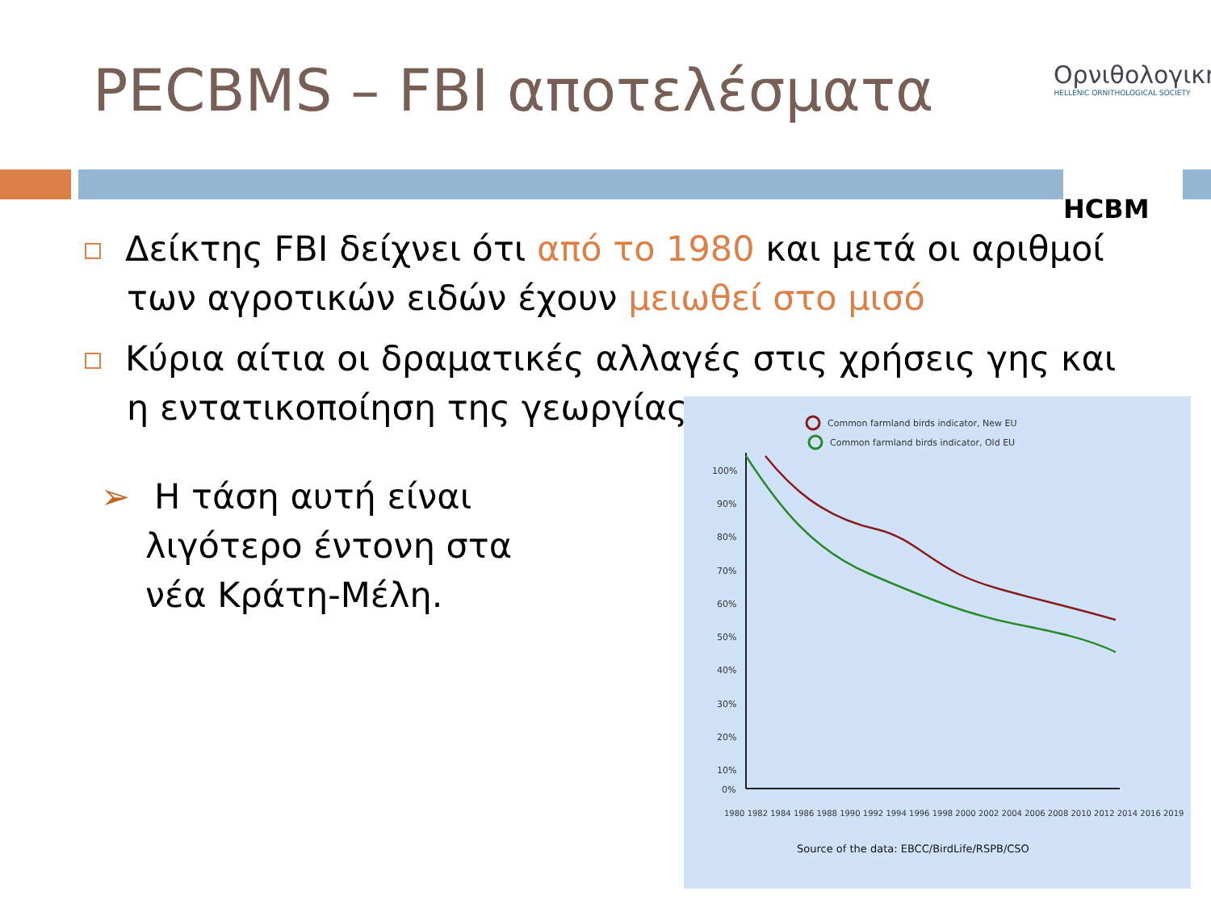PECBMS – FBI αποτελέσματα
Ορνιθολογική
HELLENIC ORNITHOLOGICAL SOCIETY
HCBM
Δείκτης FBI δείχνει ότι από το 1980 και μετά οι αριθμοί των αγροτικών ειδών έχουν μειωθεί στο μισό
Κύρια αίτια οι δραματικές αλλαγές στις χρήσεις γης και η εντατικοποίηση της γεωργίας.
➢ Η τάση αυτή είναι
λιγότερο έντονη στα
νέα Κράτη-Μέλη.
Common farmland birds indicator, New EU
Common farmland birds indicator, Old EU
100%
90%
80%
70%
60%
50%
40%
30%
20%
10%
0%
1980 1982 1984 1986 1988 1990 1992 1994 1996 1998 2000 2002 2004 2006 2008 2010 2012 2014 2016 2019
Source of the data: EBCC/BirdLife/RSPB/CSO